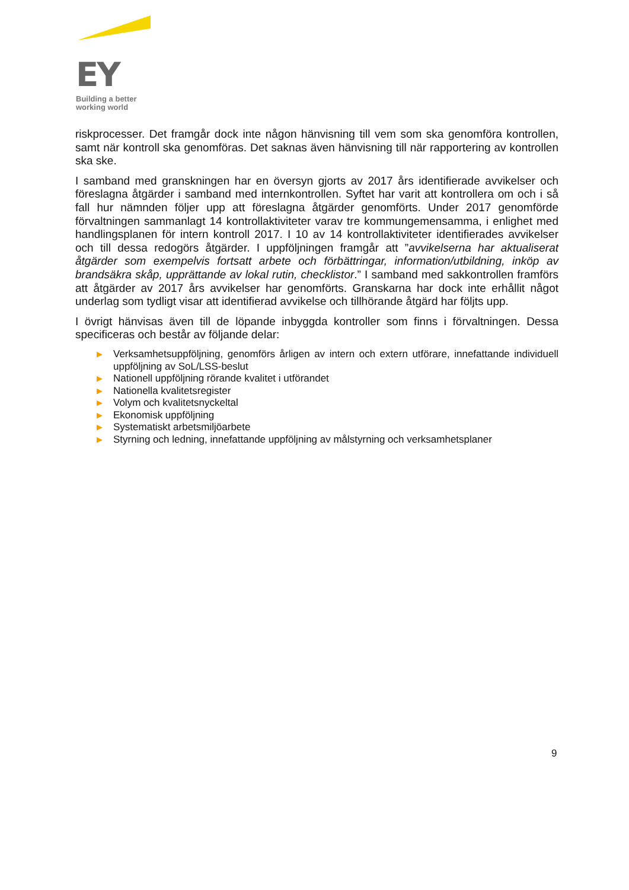EY
Building a better
working world
riskprocesser. Det framgår dock inte någon hänvisning till vem som ska genomföra kontrollen, samt när kontroll ska genomföras. Det saknas även hänvisning till när rapportering av kontrollen ska ske.
I samband med granskningen har en översyn gjorts av 2017 års identifierade avvikelser och föreslagna åtgärder i samband med internkontrollen. Syftet har varit att kontrollera om och i så fall hur nämnden följer upp att föreslagna åtgärder genomförts. Under 2017 genomförde förvaltningen sammanlagt 14 kontrollaktiviteter varav tre kommungemensamma, i enlighet med handlingsplanen för intern kontroll 2017. I 10 av 14 kontrollaktiviteter identifierades avvikelser och till dessa redogörs åtgärder. I uppföljningen framgår att ”avvikelserna har aktualiserat åtgärder som exempelvis fortsatt arbete och förbättringar, information/utbildning, inköp av brandsäkra skåp, upprättande av lokal rutin, checklistor.” I samband med sakkontrollen framförs att åtgärder av 2017 års avvikelser har genomförts. Granskarna har dock inte erhållit något underlag som tydligt visar att identifierad avvikelse och tillhörande åtgärd har följts upp.
I övrigt hänvisas även till de löpande inbyggda kontroller som finns i förvaltningen. Dessa specificeras och består av följande delar:
▶ Verksamhetsuppföljning, genomförs årligen av intern och extern utförare, innefattande individuell uppföljning av SoL/LSS-beslut
▶ Nationell uppföljning rörande kvalitet i utförandet
▶ Nationella kvalitetsregister
▶ Volym och kvalitetsnyckeltal
▶ Ekonomisk uppföljning
▶ Systematiskt arbetsmiljöarbete
▶ Styrning och ledning, innefattande uppföljning av målstyrning och verksamhetsplaner
9